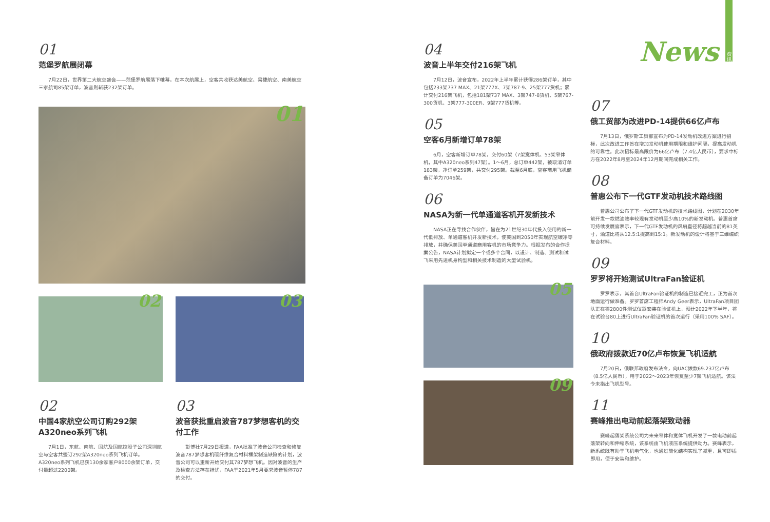News
资讯
01
范堡罗航展闭幕
7月22日，世界第二大航空盛会——范堡罗航展落下帷幕。在本次航展上，空客共收获达美航空、易捷航空、南美航空三家航司85架订单，波音则斩获232架订单。
01
02
03
02
中国4家航空公司订购292架A320neo系列飞机
7月1日，东航、南航、国航及国航控股子公司深圳航空与空客共签订292架A320neo系列飞机订单。A320neo系列飞机已获130余家客户8000余架订单，交付量超过2200架。
03
波音获批重启波音787梦想客机的交付工作
彭博社7月29日报道，FAA批准了波音公司检查和修复波音787梦想客机碳纤维复合材料框架制造缺陷的计划，波音公司可以重新开始交付其787梦想飞机。因对波音的生产及检查方法存在担忧，FAA于2021年5月要求波音暂停787的交付。
04
波音上半年交付216架飞机
7月12日，波音宣布，2022年上半年累计获得286架订单，其中包括233架737 MAX、21架777X、7架787-9、25架777货机；累计交付216架飞机，包括181架737 MAX、3架747-8货机、5架767-300货机、3架777-300ER、9架777货机等。
05
空客6月新增订单78架
6月，空客新增订单78架，交付60架（7架宽体机、53架窄体机，其中A320neo系列47架）。1～6月，总订单442架，被取消订单183架，净订单259架，共交付295架。截至6月底，空客商用飞机储备订单为7046架。
06
NASA为新一代单通道客机开发新技术
NASA正在寻找合作伙伴，旨在为21世纪30年代投入使用的新一代低排放、单通道客机开发新技术，使美国到2050年实现航空碳净零排放，并确保美国单通道商用客机的市场竞争力。根据发布的合作提案公告，NASA计划拟定一个或多个合同，以设计、制造、测试和试飞采用先进机身构型和相关技术制造的大型试验机。
05
09
07
俄工贸部为改进PD-14提供66亿卢布
7月13日，俄罗斯工贸部宣布为PD-14发动机改进方案进行招标，此次改进工作旨在增加发动机使用期限和维护间隔，提高发动机的可靠性。此次招标最高限价为66亿卢布（7.4亿人民币），要求中标方在2022年8月至2024年12月期间完成相关工作。
08
普惠公布下一代GTF发动机技术路线图
普惠公司公布了下一代GTF发动机的技术路线图，计划在2030年前开发一款燃油效率较现有发动机至少高10%的新发动机。普惠首席可持续发展官表示，下一代GTF发动机的风扇直径将超越当前的81英寸，涵道比将从12.5:1提高到15:1。新发动机的设计将基于三维编织复合材料。
09
罗罗将开始测试UltraFan验证机
罗罗表示，其首台UltraFan验证机的制造已接近完工，正为首次地面运行做准备。罗罗首席工程师Andy Geer表示，UltraFan项目团队正在将2800件测试仪器安装在验证机上，预计2022年下半年，将在试验台80上进行UltraFan验证机的首次运行（采用100% SAF）。
10
俄政府拨款近70亿卢布恢复飞机适航
7月20日，俄联邦政府发布法令，向UAC拨款69.237亿卢布（8.5亿人民币），用于2022～2023年恢复至少7架飞机适航。该法令未指出飞机型号。
11
赛峰推出电动前起落架致动器
赛峰起落架系统公司为未来窄体和宽体飞机开发了一款电动前起落架转向和伸缩系统，该系统由飞机液压系统提供动力。赛峰表示，新系统既有助于飞机电气化，也通过简化结构实现了减重，且可即插即用，便于安装和维护。